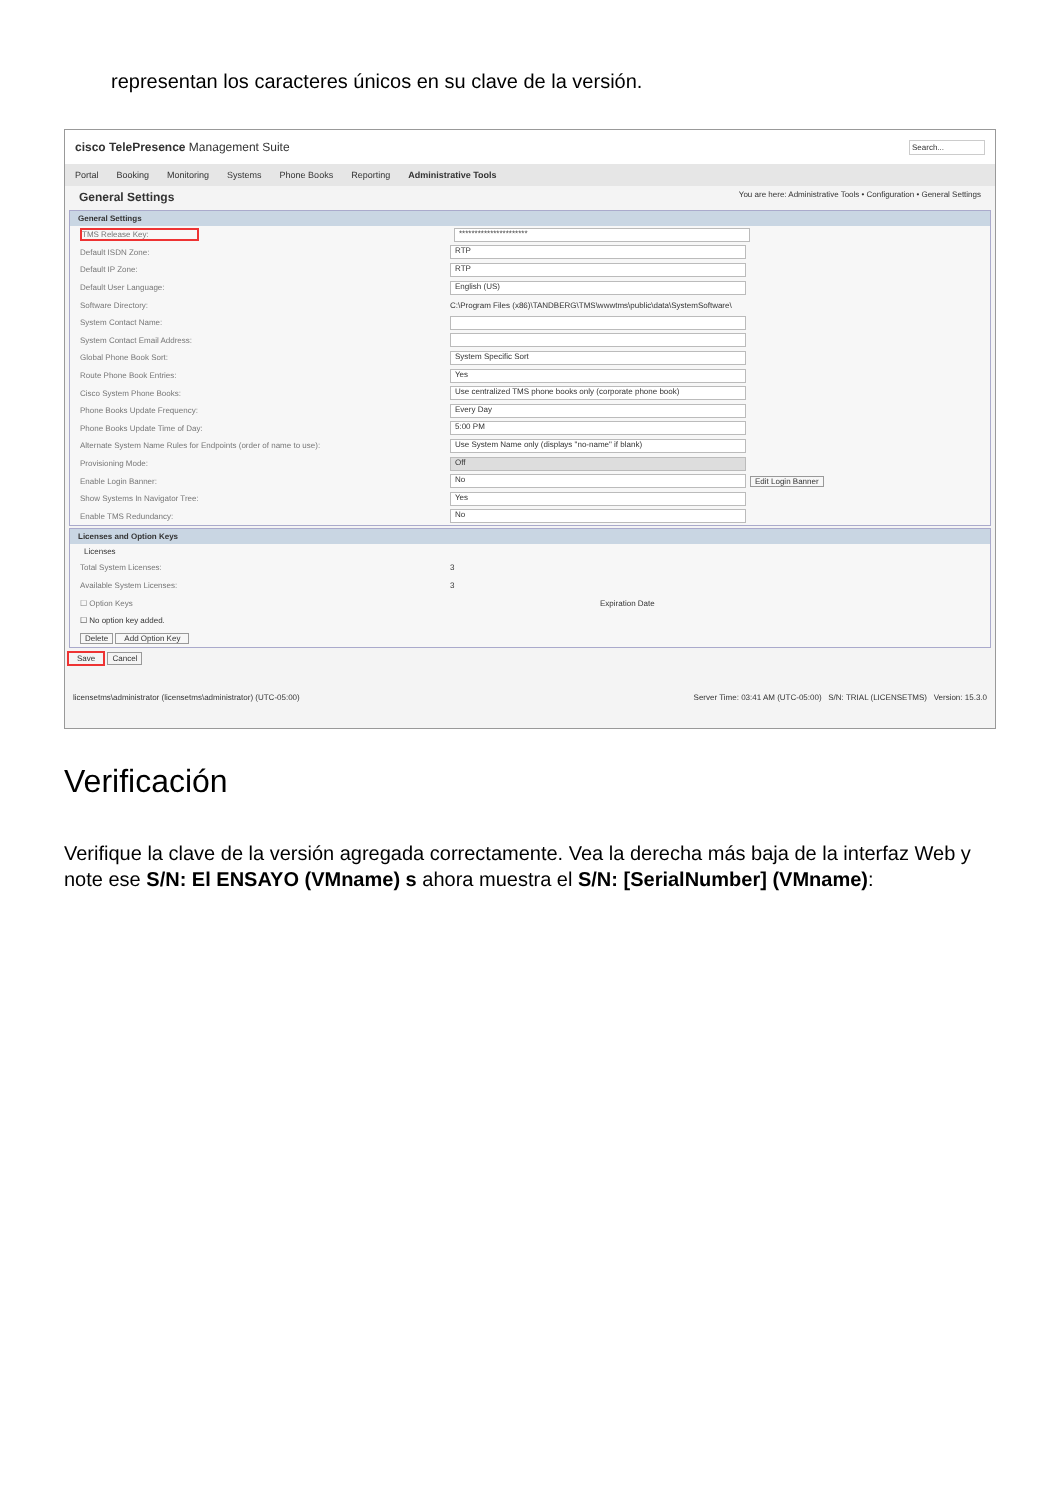representan los caracteres únicos en su clave de la versión.
cisco TelePresence Management Suite Search...
Portal Booking Monitoring Systems Phone Books Reporting Administrative Tools
General Settings You are here: Administrative Tools • Configuration • General Settings
General Settings
TMS Release Key: **********************
Default ISDN Zone: RTP
Default IP Zone: RTP
Default User Language: English (US)
Software Directory: C:\Program Files (x86)\TANDBERG\TMS\wwwtms\public\data\SystemSoftware\
System Contact Name:
System Contact Email Address:
Global Phone Book Sort: System Specific Sort
Route Phone Book Entries: Yes
Cisco System Phone Books: Use centralized TMS phone books only (corporate phone book)
Phone Books Update Frequency: Every Day
Phone Books Update Time of Day: 5:00 PM
Alternate System Name Rules for Endpoints (order of name to use): Use System Name only (displays "no-name" if blank)
Provisioning Mode: Off
Enable Login Banner: No Edit Login Banner
Show Systems In Navigator Tree: Yes
Enable TMS Redundancy: No
Licenses and Option Keys
Licenses
Total System Licenses: 3
Available System Licenses: 3
☐ Option Keys Expiration Date
☐ No option key added.
Delete Add Option Key
Save Cancel
licensetms\administrator (licensetms\administrator) (UTC-05:00) Server Time: 03:41 AM (UTC-05:00) S/N: TRIAL (LICENSETMS) Version: 15.3.0
Verificación
Verifique la clave de la versión agregada correctamente. Vea la derecha más baja de la interfaz Web y note ese S/N: El ENSAYO (VMname) s ahora muestra el S/N: [SerialNumber] (VMname):